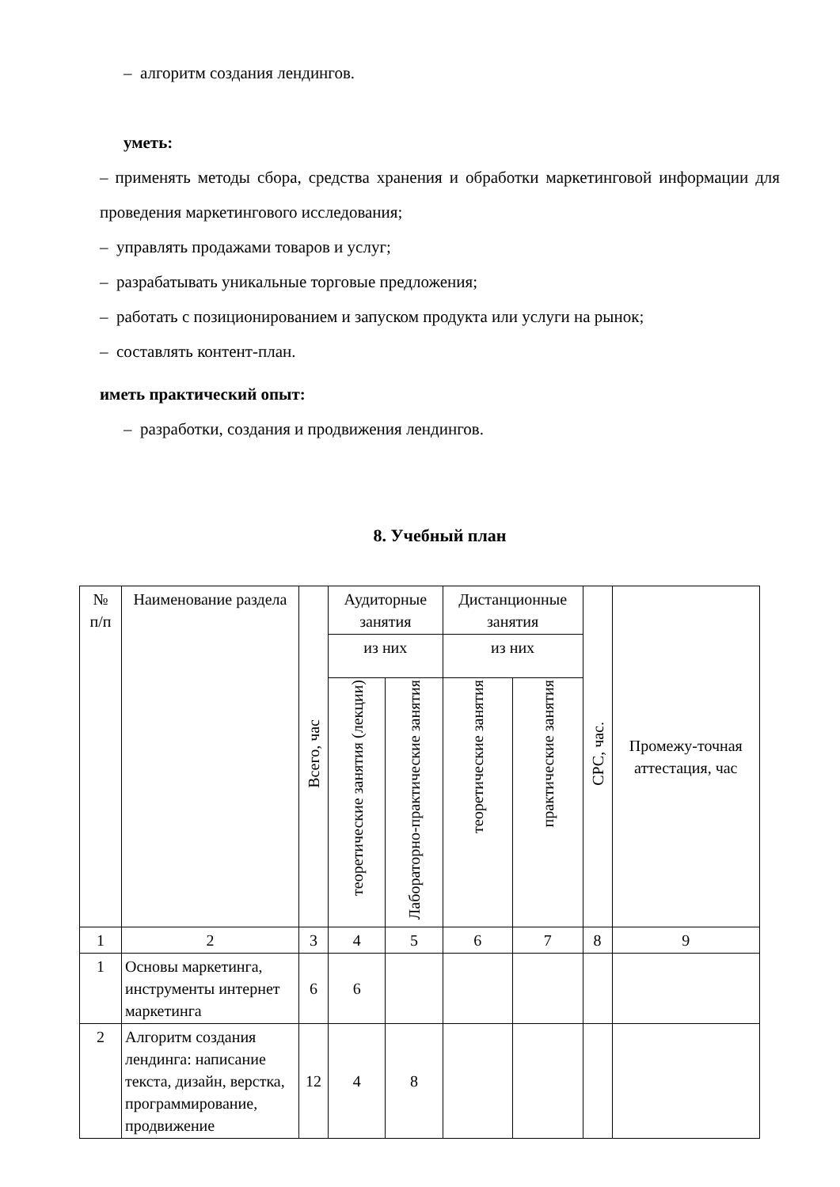– алгоритм создания лендингов.
уметь:
– применять методы сбора, средства хранения и обработки маркетинговой информации для проведения маркетингового исследования;
– управлять продажами товаров и услуг;
– разрабатывать уникальные торговые предложения;
– работать с позиционированием и запуском продукта или услуги на рынок;
– составлять контент-план.
иметь практический опыт:
– разработки, создания и продвижения лендингов.
8. Учебный план
| № п/п | Наименование раздела | Всего, час | Аудиторные занятия | | Дистанционные занятия | | СРС, час. | Промежу-точная аттестация, час |
| --- | --- | --- | --- | --- | --- | --- | --- | --- |
| | | | из них | | из них | | | |
| | | | теоретические занятия (лекции) | Лабораторно-практические занятия | теоретические занятия | практические занятия | | |
| 1 | 2 | 3 | 4 | 5 | 6 | 7 | 8 | 9 |
| 1 | Основы маркетинга, инструменты интернет маркетинга | 6 | 6 | | | | | |
| 2 | Алгоритм создания лендинга: написание текста, дизайн, верстка, программирование, продвижение | 12 | 4 | 8 | | | | |